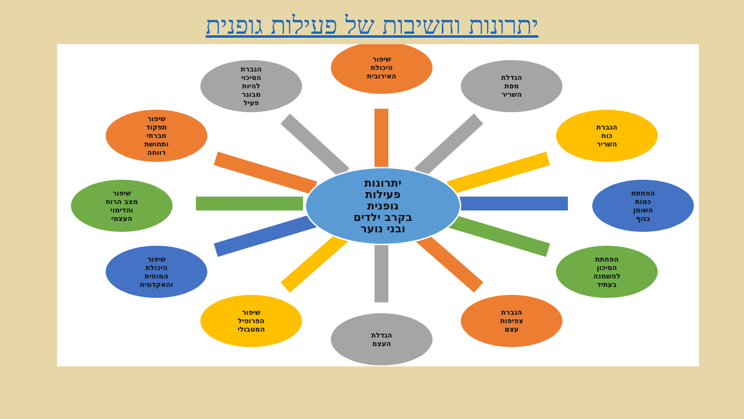יתרונות וחשיבות של פעילות גופנית
שיפור
היכולת
האירובית
הגברת
הסיכוי
להיות
מבוגר
פעיל
הגדלת
מסת
השריר
שיפור
תפקוד
חברתי
ותחושת
רווחה
הגברת
כוח
השריר
שיפור
מצב הרוח
והדימוי
העצמי
יתרונות
פעילות
גופנית
בקרב ילדים
ובני נוער
הפחתת
כמות
השומן
בגוף
שיפור
היכולת
המוחית
והאקדמית
הפחתת
הסיכון
להשמנה
בעתיד
שיפור
הפרופיל
המטבולי
הגברת
צפיפות
עצם
הגדלת
העצם